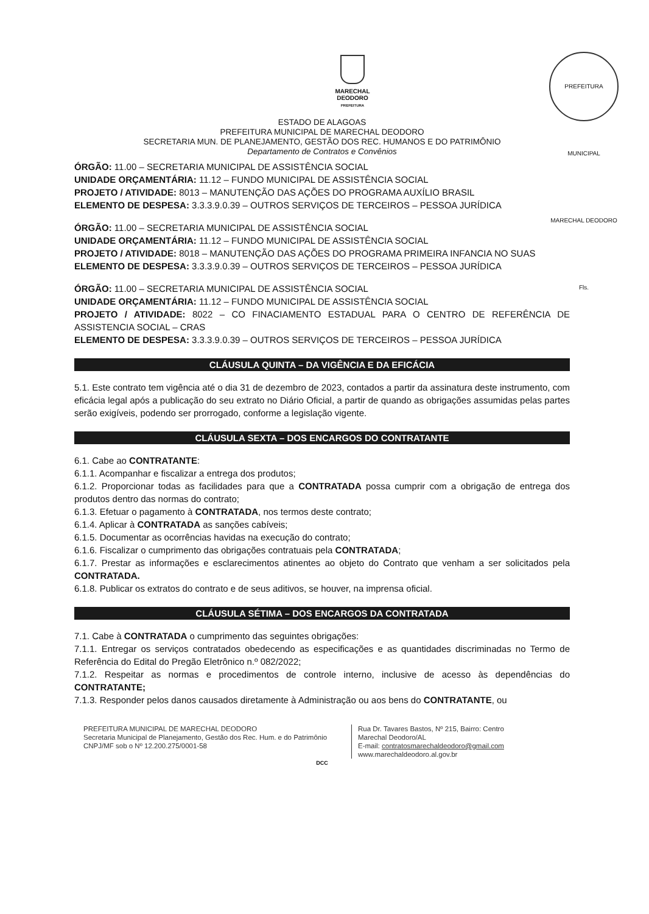MARECHAL
DEODORO
PREFEITURA
PREFEITURA MUNICIPAL MARECHAL DEODORO Fls.
ESTADO DE ALAGOAS
PREFEITURA MUNICIPAL DE MARECHAL DEODORO
SECRETARIA MUN. DE PLANEJAMENTO, GESTÃO DOS REC. HUMANOS E DO PATRIMÔNIO
Departamento de Contratos e Convênios
ÓRGÃO: 11.00 – SECRETARIA MUNICIPAL DE ASSISTÊNCIA SOCIAL
UNIDADE ORÇAMENTÁRIA: 11.12 – FUNDO MUNICIPAL DE ASSISTÊNCIA SOCIAL
PROJETO / ATIVIDADE: 8013 – MANUTENÇÃO DAS AÇÕES DO PROGRAMA AUXÍLIO BRASIL
ELEMENTO DE DESPESA: 3.3.3.9.0.39 – OUTROS SERVIÇOS DE TERCEIROS – PESSOA JURÍDICA
ÓRGÃO: 11.00 – SECRETARIA MUNICIPAL DE ASSISTÊNCIA SOCIAL
UNIDADE ORÇAMENTÁRIA: 11.12 – FUNDO MUNICIPAL DE ASSISTÊNCIA SOCIAL
PROJETO / ATIVIDADE: 8018 – MANUTENÇÃO DAS AÇÕES DO PROGRAMA PRIMEIRA INFANCIA NO SUAS
ELEMENTO DE DESPESA: 3.3.3.9.0.39 – OUTROS SERVIÇOS DE TERCEIROS – PESSOA JURÍDICA
ÓRGÃO: 11.00 – SECRETARIA MUNICIPAL DE ASSISTÊNCIA SOCIAL
UNIDADE ORÇAMENTÁRIA: 11.12 – FUNDO MUNICIPAL DE ASSISTÊNCIA SOCIAL
PROJETO / ATIVIDADE: 8022 – CO FINACIAMENTO ESTADUAL PARA O CENTRO DE REFERÊNCIA DE ASSISTENCIA SOCIAL – CRAS
ELEMENTO DE DESPESA: 3.3.3.9.0.39 – OUTROS SERVIÇOS DE TERCEIROS – PESSOA JURÍDICA
CLÁUSULA QUINTA – DA VIGÊNCIA E DA EFICÁCIA
5.1. Este contrato tem vigência até o dia 31 de dezembro de 2023, contados a partir da assinatura deste instrumento, com eficácia legal após a publicação do seu extrato no Diário Oficial, a partir de quando as obrigações assumidas pelas partes serão exigíveis, podendo ser prorrogado, conforme a legislação vigente.
CLÁUSULA SEXTA – DOS ENCARGOS DO CONTRATANTE
6.1. Cabe ao CONTRATANTE:
6.1.1. Acompanhar e fiscalizar a entrega dos produtos;
6.1.2. Proporcionar todas as facilidades para que a CONTRATADA possa cumprir com a obrigação de entrega dos produtos dentro das normas do contrato;
6.1.3. Efetuar o pagamento à CONTRATADA, nos termos deste contrato;
6.1.4. Aplicar à CONTRATADA as sanções cabíveis;
6.1.5. Documentar as ocorrências havidas na execução do contrato;
6.1.6. Fiscalizar o cumprimento das obrigações contratuais pela CONTRATADA;
6.1.7. Prestar as informações e esclarecimentos atinentes ao objeto do Contrato que venham a ser solicitados pela CONTRATADA.
6.1.8. Publicar os extratos do contrato e de seus aditivos, se houver, na imprensa oficial.
CLÁUSULA SÉTIMA – DOS ENCARGOS DA CONTRATADA
7.1. Cabe à CONTRATADA o cumprimento das seguintes obrigações:
7.1.1. Entregar os serviços contratados obedecendo as especificações e as quantidades discriminadas no Termo de Referência do Edital do Pregão Eletrônico n.º 082/2022;
7.1.2. Respeitar as normas e procedimentos de controle interno, inclusive de acesso às dependências do CONTRATANTE;
7.1.3. Responder pelos danos causados diretamente à Administração ou aos bens do CONTRATANTE, ou
PREFEITURA MUNICIPAL DE MARECHAL DEODORO
Secretaria Municipal de Planejamento, Gestão dos Rec. Hum. e do Patrimônio
CNPJ/MF sob o Nº 12.200.275/0001-58
Rua Dr. Tavares Bastos, Nº 215, Bairro: Centro
Marechal Deodoro/AL
E-mail: contratosmarechaldeodoro@gmail.com
www.marechaldeodoro.al.gov.br
DCC